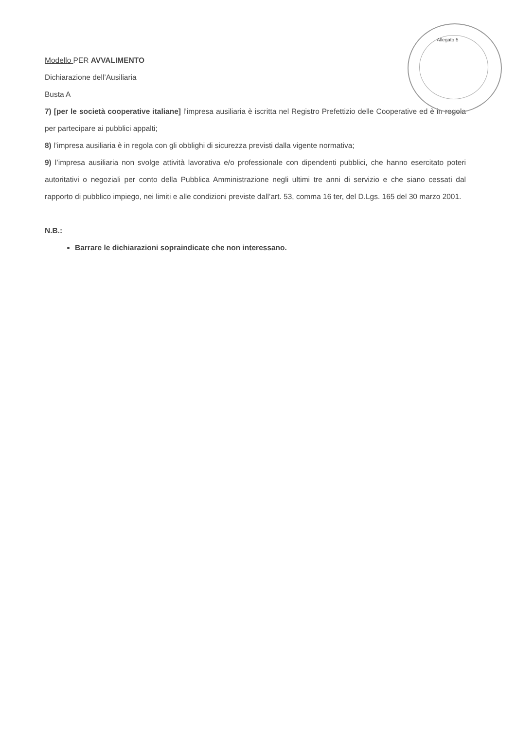Allegato 5
Modello PER AVVALIMENTO
Dichiarazione dell’Ausiliaria
Busta A
7) [per le società cooperative italiane] l’impresa ausiliaria è iscritta nel Registro Prefettizio delle Cooperative ed è in regola per partecipare ai pubblici appalti;
8) l’impresa ausiliaria è in regola con gli obblighi di sicurezza previsti dalla vigente normativa;
9) l’impresa ausiliaria non svolge attività lavorativa e/o professionale con dipendenti pubblici, che hanno esercitato poteri autoritativi o negoziali per conto della Pubblica Amministrazione negli ultimi tre anni di servizio e che siano cessati dal rapporto di pubblico impiego, nei limiti e alle condizioni previste dall’art. 53, comma 16 ter, del D.Lgs. 165 del 30 marzo 2001.
N.B.:
Barrare le dichiarazioni sopraindicate che non interessano.